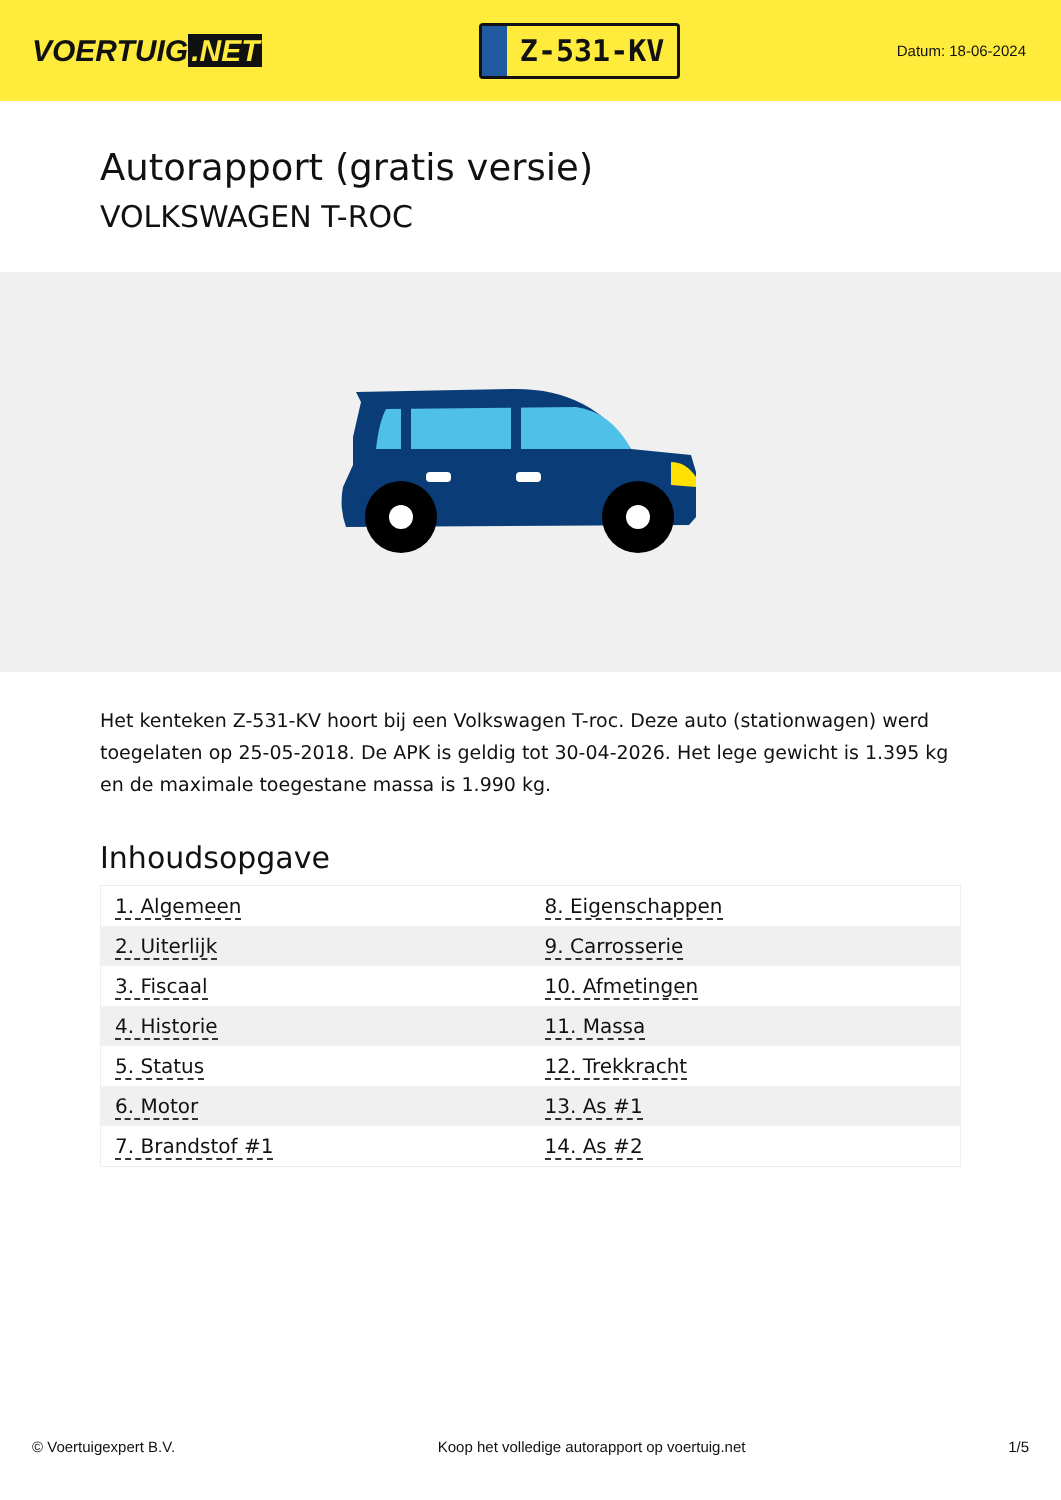VOERTUIG.NET
Z-531-KV
Datum: 18-06-2024
Autorapport (gratis versie)
VOLKSWAGEN T-ROC
Het kenteken Z-531-KV hoort bij een Volkswagen T-roc. Deze auto (stationwagen) werd toegelaten op 25-05-2018. De APK is geldig tot 30-04-2026. Het lege gewicht is 1.395 kg en de maximale toegestane massa is 1.990 kg.
Inhoudsopgave
| 1. Algemeen | 8. Eigenschappen |
| 2. Uiterlijk | 9. Carrosserie |
| 3. Fiscaal | 10. Afmetingen |
| 4. Historie | 11. Massa |
| 5. Status | 12. Trekkracht |
| 6. Motor | 13. As #1 |
| 7. Brandstof #1 | 14. As #2 |
© Voertuigexpert B.V. Koop het volledige autorapport op voertuig.net 1/5